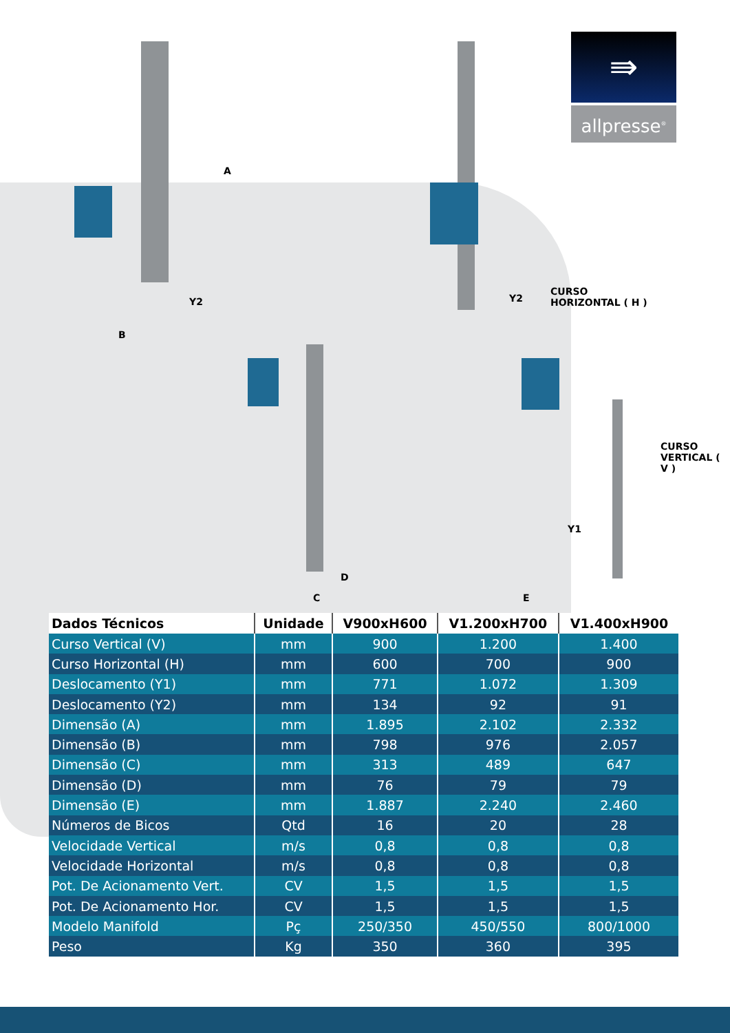A
B
Y2 Y2
CURSO
HORIZONTAL ( H )
CURSO
VERTICAL ( V )
Y1
C
D
E
⇛
allpresse<sup>®</sup>
| Dados Técnicos | Unidade | V900xH600 | V1.200xH700 | V1.400xH900 |
| --- | --- | --- | --- | --- |
| Curso Vertical (V) | mm | 900 | 1.200 | 1.400 |
| Curso Horizontal (H) | mm | 600 | 700 | 900 |
| Deslocamento (Y1) | mm | 771 | 1.072 | 1.309 |
| Deslocamento (Y2) | mm | 134 | 92 | 91 |
| Dimensão (A) | mm | 1.895 | 2.102 | 2.332 |
| Dimensão (B) | mm | 798 | 976 | 2.057 |
| Dimensão (C) | mm | 313 | 489 | 647 |
| Dimensão (D) | mm | 76 | 79 | 79 |
| Dimensão (E) | mm | 1.887 | 2.240 | 2.460 |
| Números de Bicos | Qtd | 16 | 20 | 28 |
| Velocidade Vertical | m/s | 0,8 | 0,8 | 0,8 |
| Velocidade Horizontal | m/s | 0,8 | 0,8 | 0,8 |
| Pot. De Acionamento Vert. | CV | 1,5 | 1,5 | 1,5 |
| Pot. De Acionamento Hor. | CV | 1,5 | 1,5 | 1,5 |
| Modelo Manifold | Pç | 250/350 | 450/550 | 800/1000 |
| Peso | Kg | 350 | 360 | 395 |